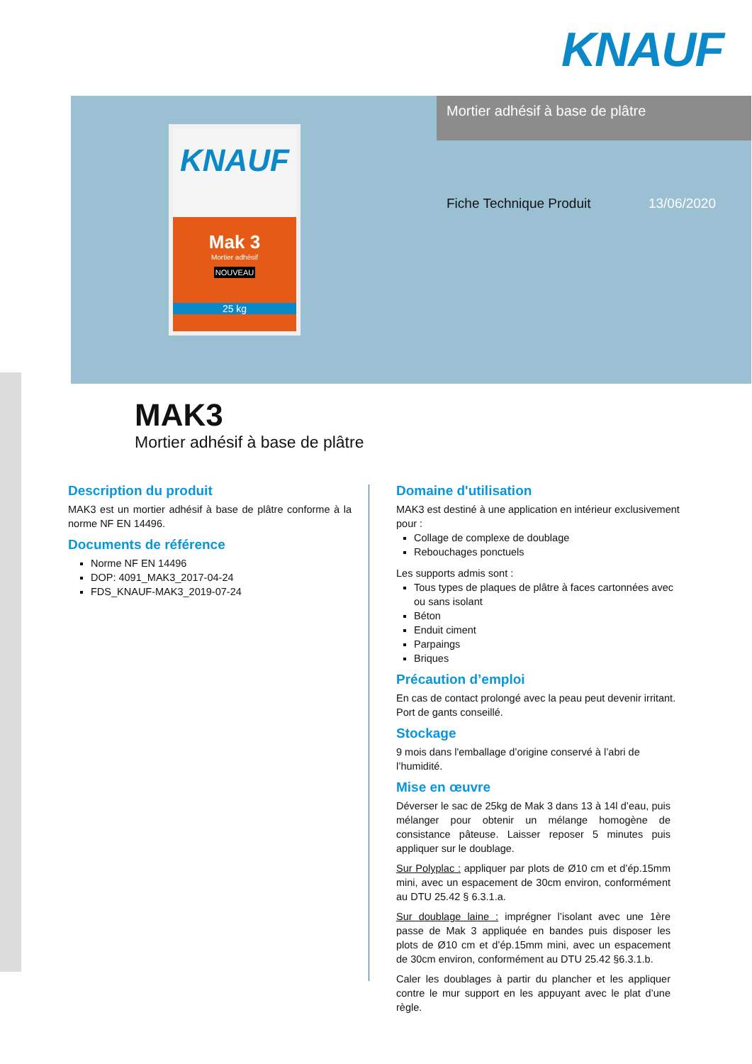KNAUF
Mortier adhésif à base de plâtre
KNAUF
Mak 3
Mortier adhésif
NOUVEAU
25 kg
Fiche Technique Produit 13/06/2020
MAK3
Mortier adhésif à base de plâtre
Description du produit
MAK3 est un mortier adhésif à base de plâtre conforme à la norme NF EN 14496.
Documents de référence
Norme NF EN 14496
DOP: 4091_MAK3_2017-04-24
FDS_KNAUF-MAK3_2019-07-24
Domaine d'utilisation
MAK3 est destiné à une application en intérieur exclusivement pour :
Collage de complexe de doublage
Rebouchages ponctuels
Les supports admis sont :
Tous types de plaques de plâtre à faces cartonnées avec ou sans isolant
Béton
Enduit ciment
Parpaings
Briques
Précaution d’emploi
En cas de contact prolongé avec la peau peut devenir irritant.
Port de gants conseillé.
Stockage
9 mois dans l'emballage d’origine conservé à l’abri de l’humidité.
Mise en œuvre
Déverser le sac de 25kg de Mak 3 dans 13 à 14l d’eau, puis mélanger pour obtenir un mélange homogène de consistance pâteuse. Laisser reposer 5 minutes puis appliquer sur le doublage.
Sur Polyplac : appliquer par plots de Ø10 cm et d’ép.15mm mini, avec un espacement de 30cm environ, conformément au DTU 25.42 § 6.3.1.a.
Sur doublage laine : imprégner l’isolant avec une 1ère passe de Mak 3 appliquée en bandes puis disposer les plots de Ø10 cm et d’ép.15mm mini, avec un espacement de 30cm environ, conformément au DTU 25.42 §6.3.1.b.
Caler les doublages à partir du plancher et les appliquer contre le mur support en les appuyant avec le plat d’une règle.